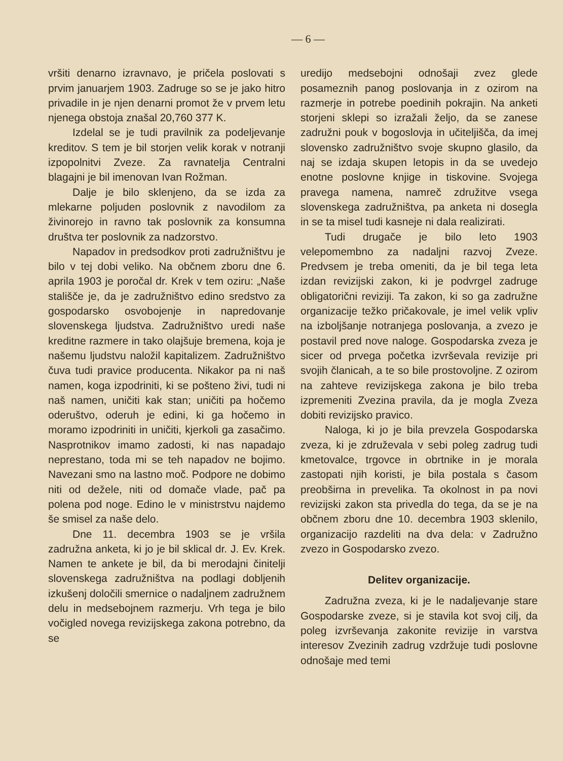— 6 —
vršiti denarno izravnavo, je pričela poslovati s prvim januarjem 1903. Zadruge so se je jako hitro privadile in je njen denarni promot že v prvem letu njenega obstoja znašal 20,760 377 K.
Izdelal se je tudi pravilnik za podeljevanje kreditov. S tem je bil storjen velik korak v notranji izpopolnitvi Zveze. Za ravnatelja Centralni blagajni je bil imenovan Ivan Rožman.
Dalje je bilo sklenjeno, da se izda za mlekarne poljuden poslovnik z navodilom za živinorejo in ravno tak poslovnik za konsumna društva ter poslovnik za nadzorstvo.
Napadov in predsodkov proti zadružništvu je bilo v tej dobi veliko. Na občnem zboru dne 6. aprila 1903 je poročal dr. Krek v tem oziru: „Naše stališče je, da je zadružništvo edino sredstvo za gospodarsko osvobojenje in napredovanje slovenskega ljudstva. Zadružništvo uredi naše kreditne razmere in tako olajšuje bremena, koja je našemu ljudstvu naložil kapitalizem. Zadružništvo čuva tudi pravice producenta. Nikakor pa ni naš namen, koga izpodriniti, ki se pošteno živi, tudi ni naš namen, uničiti kak stan; uničiti pa hočemo oderuštvo, oderuh je edini, ki ga hočemo in moramo izpodriniti in uničiti, kjerkoli ga zasačimo. Nasprotnikov imamo zadosti, ki nas napadajo neprestano, toda mi se teh napadov ne bojimo. Navezani smo na lastno moč. Podpore ne dobimo niti od dežele, niti od domače vlade, pač pa polena pod noge. Edino le v ministrstvu najdemo še smisel za naše delo.
Dne 11. decembra 1903 se je vršila zadružna anketa, ki jo je bil sklical dr. J. Ev. Krek. Namen te ankete je bil, da bi merodajni činitelji slovenskega zadružništva na podlagi dobljenih izkušenj določili smernice o nadaljnem zadružnem delu in medsebojnem razmerju. Vrh tega je bilo vočigled novega revizijskega zakona potrebno, da se
uredijo medsebojni odnošaji zvez glede posameznih panog poslovanja in z ozirom na razmerje in potrebe poedinih pokrajin. Na anketi storjeni sklepi so izražali željo, da se zanese zadružni pouk v bogoslovja in učiteljišča, da imej slovensko zadružništvo svoje skupno glasilo, da naj se izdaja skupen letopis in da se uvedejo enotne poslovne knjige in tiskovine. Svojega pravega namena, namreč združitve vsega slovenskega zadružništva, pa anketa ni dosegla in se ta misel tudi kasneje ni dala realizirati.
Tudi drugače je bilo leto 1903 velepomembno za nadaljni razvoj Zveze. Predvsem je treba omeniti, da je bil tega leta izdan revizijski zakon, ki je podvrgel zadruge obligatorični reviziji. Ta zakon, ki so ga zadružne organizacije težko pričakovale, je imel velik vpliv na izboljšanje notranjega poslovanja, a zvezo je postavil pred nove naloge. Gospodarska zveza je sicer od prvega početka izvrševala revizije pri svojih članicah, a te so bile prostovoljne. Z ozirom na zahteve revizijskega zakona je bilo treba izpremeniti Zvezina pravila, da je mogla Zveza dobiti revizijsko pravico.
Naloga, ki jo je bila prevzela Gospodarska zveza, ki je združevala v sebi poleg zadrug tudi kmetovalce, trgovce in obrtnike in je morala zastopati njih koristi, je bila postala s časom preobširna in prevelika. Ta okolnost in pa novi revizijski zakon sta privedla do tega, da se je na občnem zboru dne 10. decembra 1903 sklenilo, organizacijo razdeliti na dva dela: v Zadružno zvezo in Gospodarsko zvezo.
Delitev organizacije.
Zadružna zveza, ki je le nadaljevanje stare Gospodarske zveze, si je stavila kot svoj cilj, da poleg izvrševanja zakonite revizije in varstva interesov Zvezinih zadrug vzdržuje tudi poslovne odnošaje med temi